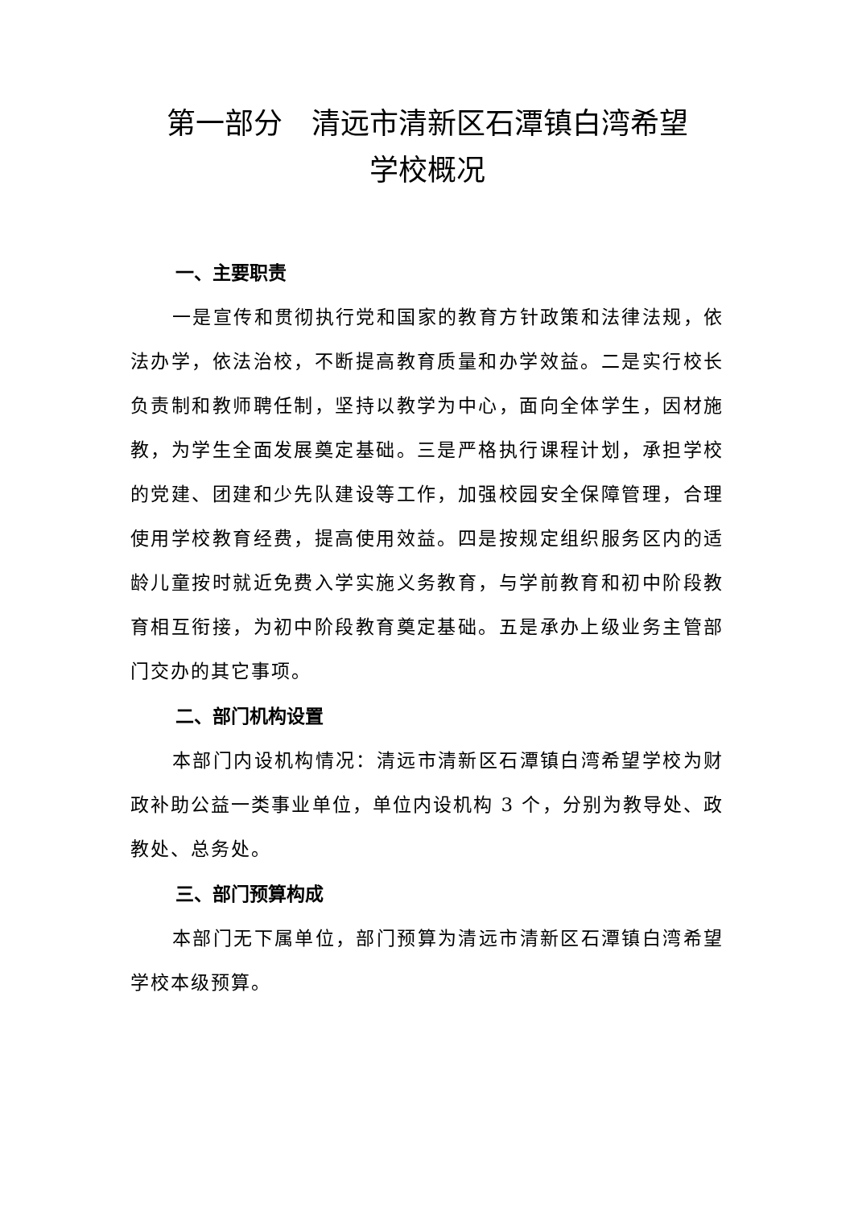第一部分　清远市清新区石潭镇白湾希望
学校概况
一、主要职责
一是宣传和贯彻执行党和国家的教育方针政策和法律法规，依法办学，依法治校，不断提高教育质量和办学效益。二是实行校长负责制和教师聘任制，坚持以教学为中心，面向全体学生，因材施教，为学生全面发展奠定基础。三是严格执行课程计划，承担学校的党建、团建和少先队建设等工作，加强校园安全保障管理，合理使用学校教育经费，提高使用效益。四是按规定组织服务区内的适龄儿童按时就近免费入学实施义务教育，与学前教育和初中阶段教育相互衔接，为初中阶段教育奠定基础。五是承办上级业务主管部门交办的其它事项。
二、部门机构设置
本部门内设机构情况：清远市清新区石潭镇白湾希望学校为财政补助公益一类事业单位，单位内设机构 3 个，分别为教导处、政教处、总务处。
三、部门预算构成
本部门无下属单位，部门预算为清远市清新区石潭镇白湾希望学校本级预算。